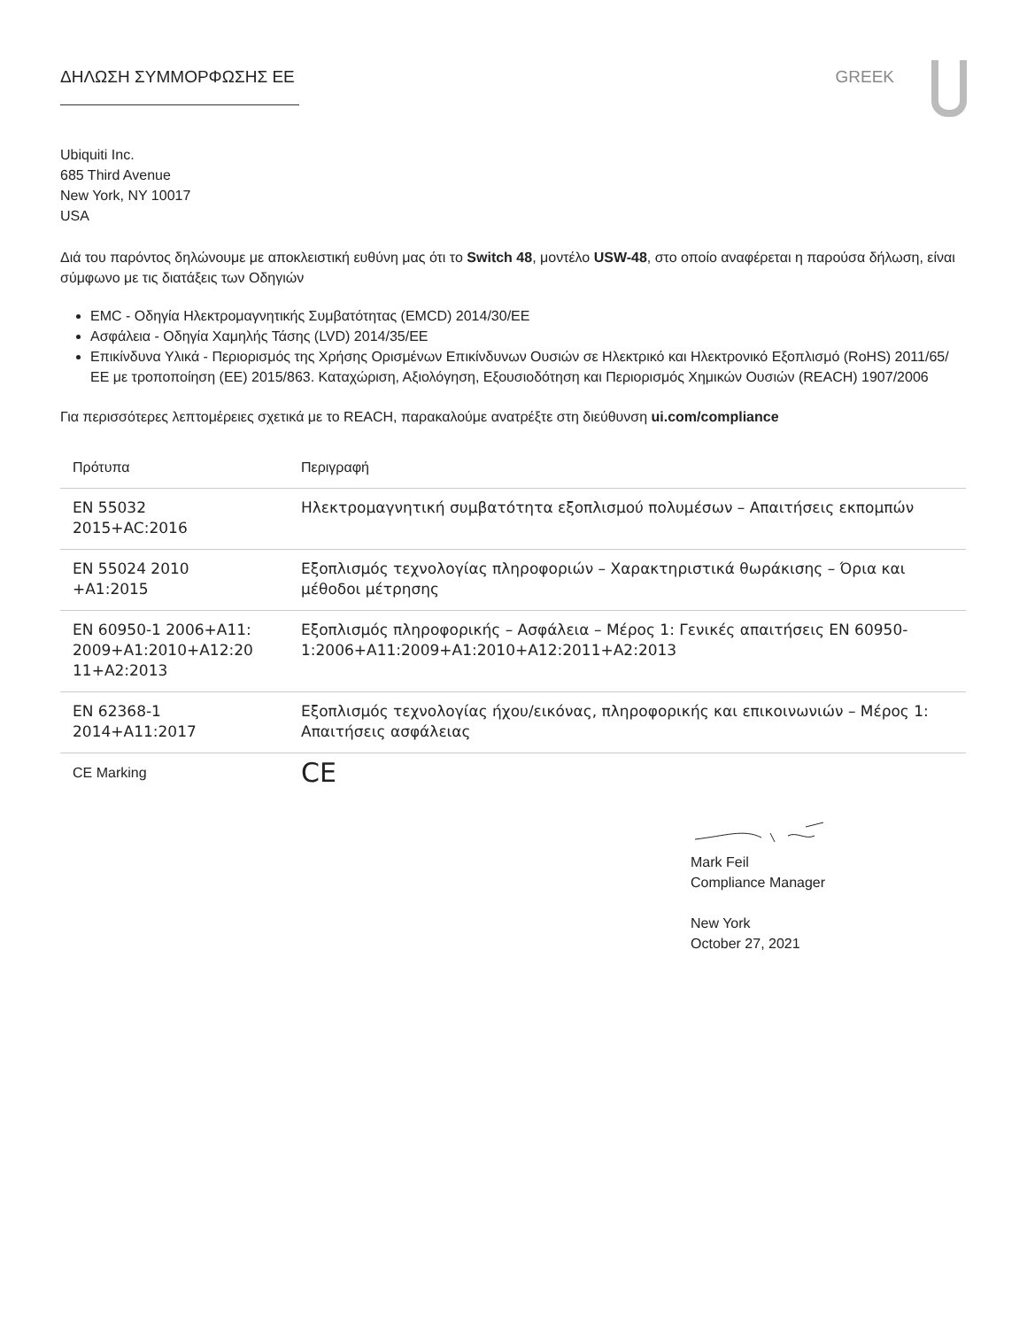ΔΗΛΩΣΗ ΣΥΜΜΟΡΦΩΣΗΣ ΕΕ GREEK
Ubiquiti Inc.
685 Third Avenue
New York, NY 10017
USA
Διά του παρόντος δηλώνουμε με αποκλειστική ευθύνη μας ότι το Switch 48, μοντέλο USW-48, στο οποίο αναφέρεται η παρούσα δήλωση, είναι σύμφωνο με τις διατάξεις των Οδηγιών
EMC - Οδηγία Ηλεκτρομαγνητικής Συμβατότητας (EMCD) 2014/30/EE
Ασφάλεια - Οδηγία Χαμηλής Τάσης (LVD) 2014/35/EE
Επικίνδυνα Υλικά - Περιορισμός της Χρήσης Ορισμένων Επικίνδυνων Ουσιών σε Ηλεκτρικό και Ηλεκτρονικό Εξοπλισμό (RoHS) 2011/65/ΕΕ με τροποποίηση (ΕΕ) 2015/863. Καταχώριση, Αξιολόγηση, Εξουσιοδότηση και Περιορισμός Χημικών Ουσιών (REACH) 1907/2006
Για περισσότερες λεπτομέρειες σχετικά με το REACH, παρακαλούμε ανατρέξτε στη διεύθυνση ui.com/compliance
| Πρότυπα | Περιγραφή |
| --- | --- |
| EN 55032 2015+AC:2016 | Ηλεκτρομαγνητική συμβατότητα εξοπλισμού πολυμέσων – Απαιτήσεις εκπομπών |
| EN 55024 2010 +A1:2015 | Εξοπλισμός τεχνολογίας πληροφοριών – Χαρακτηριστικά θωράκισης – Όρια και μέθοδοι μέτρησης |
| EN 60950-1 2006+A11: 2009+A1:2010+A12:20 11+A2:2013 | Εξοπλισμός πληροφορικής – Ασφάλεια – Μέρος 1: Γενικές απαιτήσεις EN 60950-1:2006+A11:2009+A1:2010+A12:2011+A2:2013 |
| EN 62368-1 2014+A11:2017 | Εξοπλισμός τεχνολογίας ήχου/εικόνας, πληροφορικής και επικοινωνιών – Μέρος 1: Απαιτήσεις ασφάλειας |
| CE Marking | CE |
Mark Feil
Compliance Manager
New York
October 27, 2021